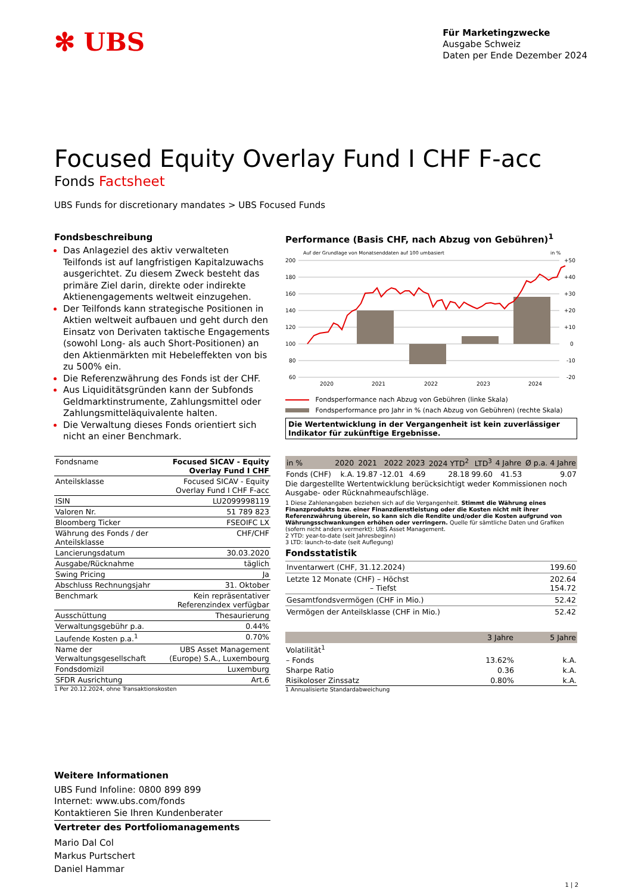✻ UBS
Für Marketingzwecke
Ausgabe Schweiz
Daten per Ende Dezember 2024
Focused Equity Overlay Fund I CHF F-acc
Fonds Factsheet
UBS Funds for discretionary mandates > UBS Focused Funds
Fondsbeschreibung
Das Anlageziel des aktiv verwalteten Teilfonds ist auf langfristigen Kapitalzuwachs ausgerichtet. Zu diesem Zweck besteht das primäre Ziel darin, direkte oder indirekte Aktienengagements weltweit einzugehen.
Der Teilfonds kann strategische Positionen in Aktien weltweit aufbauen und geht durch den Einsatz von Derivaten taktische Engagements (sowohl Long- als auch Short-Positionen) an den Aktienmärkten mit Hebeleffekten von bis zu 500% ein.
Die Referenzwährung des Fonds ist der CHF.
Aus Liquiditätsgründen kann der Subfonds Geldmarktinstrumente, Zahlungsmittel oder Zahlungsmitteläquivalente halten.
Die Verwaltung dieses Fonds orientiert sich nicht an einer Benchmark.
| Fondsname | Focused SICAV - Equity Overlay Fund I CHF |
| Anteilsklasse | Focused SICAV - Equity Overlay Fund I CHF F-acc |
| ISIN | LU2099998119 |
| Valoren Nr. | 51 789 823 |
| Bloomberg Ticker | FSEOIFC LX |
| Währung des Fonds / der Anteilsklasse | CHF/CHF |
| Lancierungsdatum | 30.03.2020 |
| Ausgabe/Rücknahme | täglich |
| Swing Pricing | Ja |
| Abschluss Rechnungsjahr | 31. Oktober |
| Benchmark | Kein repräsentativer Referenzindex verfügbar |
| Ausschüttung | Thesaurierung |
| Verwaltungsgebühr p.a. | 0.44% |
| Laufende Kosten p.a.<sup>1</sup> | 0.70% |
| Name der Verwaltungsgesellschaft | UBS Asset Management (Europe) S.A., Luxembourg |
| Fondsdomizil | Luxemburg |
| SFDR Ausrichtung | Art.6 |
1 Per 20.12.2024, ohne Transaktionskosten
Performance (Basis CHF, nach Abzug von Gebühren)<sup>1</sup>
Auf der Grundlage von Monatsenddaten auf 100 umbasiert
in %
200
180
160
140
120
100
80
60
+50
+40
+30
+20
+10
0
-10
-20
2020
2021
2022
2023
2024
Fondsperformance nach Abzug von Gebühren (linke Skala)
Fondsperformance pro Jahr in % (nach Abzug von Gebühren) (rechte Skala)
Die Wertentwicklung in der Vergangenheit ist kein zuverlässiger Indikator für zukünftige Ergebnisse.
| in % | 2020 | 2021 | 2022 | 2023 | 2024 YTD<sup>2</sup> | LTD<sup>3</sup> | 4 Jahre | Ø p.a. 4 Jahre |
| --- | --- | --- | --- | --- | --- | --- | --- | --- |
| Fonds (CHF) | k.A. | 19.87 | -12.01 | 4.69 | 28.18 | 99.60 | 41.53 | 9.07 |
Die dargestellte Wertentwicklung berücksichtigt weder Kommissionen noch Ausgabe- oder Rücknahmeaufschläge.
1 Diese Zahlenangaben beziehen sich auf die Vergangenheit. Stimmt die Währung eines Finanzprodukts bzw. einer Finanzdienstleistung oder die Kosten nicht mit ihrer Referenzwährung überein, so kann sich die Rendite und/oder die Kosten aufgrund von Währungsschwankungen erhöhen oder verringern. Quelle für sämtliche Daten und Grafiken (sofern nicht anders vermerkt): UBS Asset Management.
2 YTD: year-to-date (seit Jahresbeginn)
3 LTD: launch-to-date (seit Auflegung)
Fondsstatistik
| Inventarwert (CHF, 31.12.2024) | 199.60 |
| Letzte 12 Monate (CHF) – Höchst – Tiefst | 202.64 154.72 |
| Gesamtfondsvermögen (CHF in Mio.) | 52.42 |
| Vermögen der Anteilsklasse (CHF in Mio.) | 52.42 |
| | 3 Jahre | 5 Jahre |
| --- | --- | --- |
| Volatilität<sup>1</sup> | | |
| – Fonds | 13.62% | k.A. |
| Sharpe Ratio | 0.36 | k.A. |
| Risikoloser Zinssatz | 0.80% | k.A. |
1 Annualisierte Standardabweichung
Weitere Informationen
UBS Fund Infoline: 0800 899 899
Internet: www.ubs.com/fonds
Kontaktieren Sie Ihren Kundenberater
Vertreter des Portfoliomanagements
Mario Dal Col
Markus Purtschert
Daniel Hammar
1 | 2